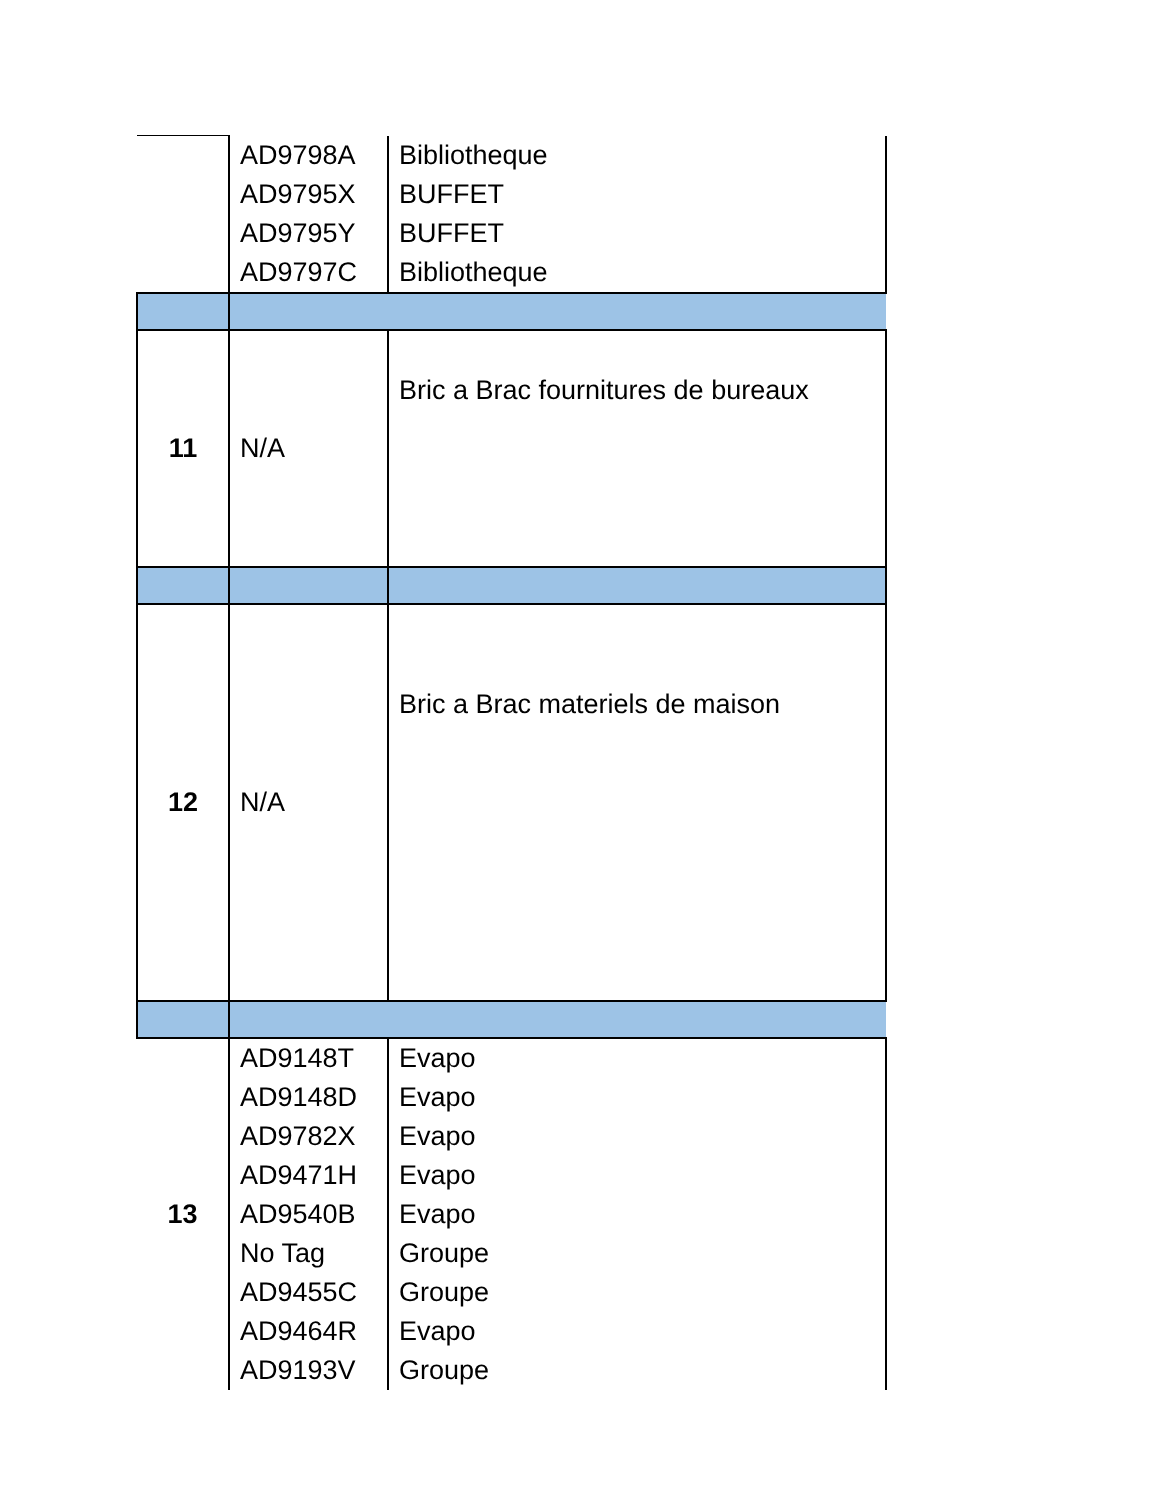| | AD9798A AD9795X AD9795Y AD9797C | Bibliotheque BUFFET BUFFET Bibliotheque |
| 11 | N/A | Bric a Brac fournitures de bureaux |
| 12 | N/A | Bric a Brac materiels de maison |
| 13 | AD9148T AD9148D AD9782X AD9471H AD9540B No Tag AD9455C AD9464R AD9193V | Evapo Evapo Evapo Evapo Evapo Groupe Groupe Evapo Groupe |